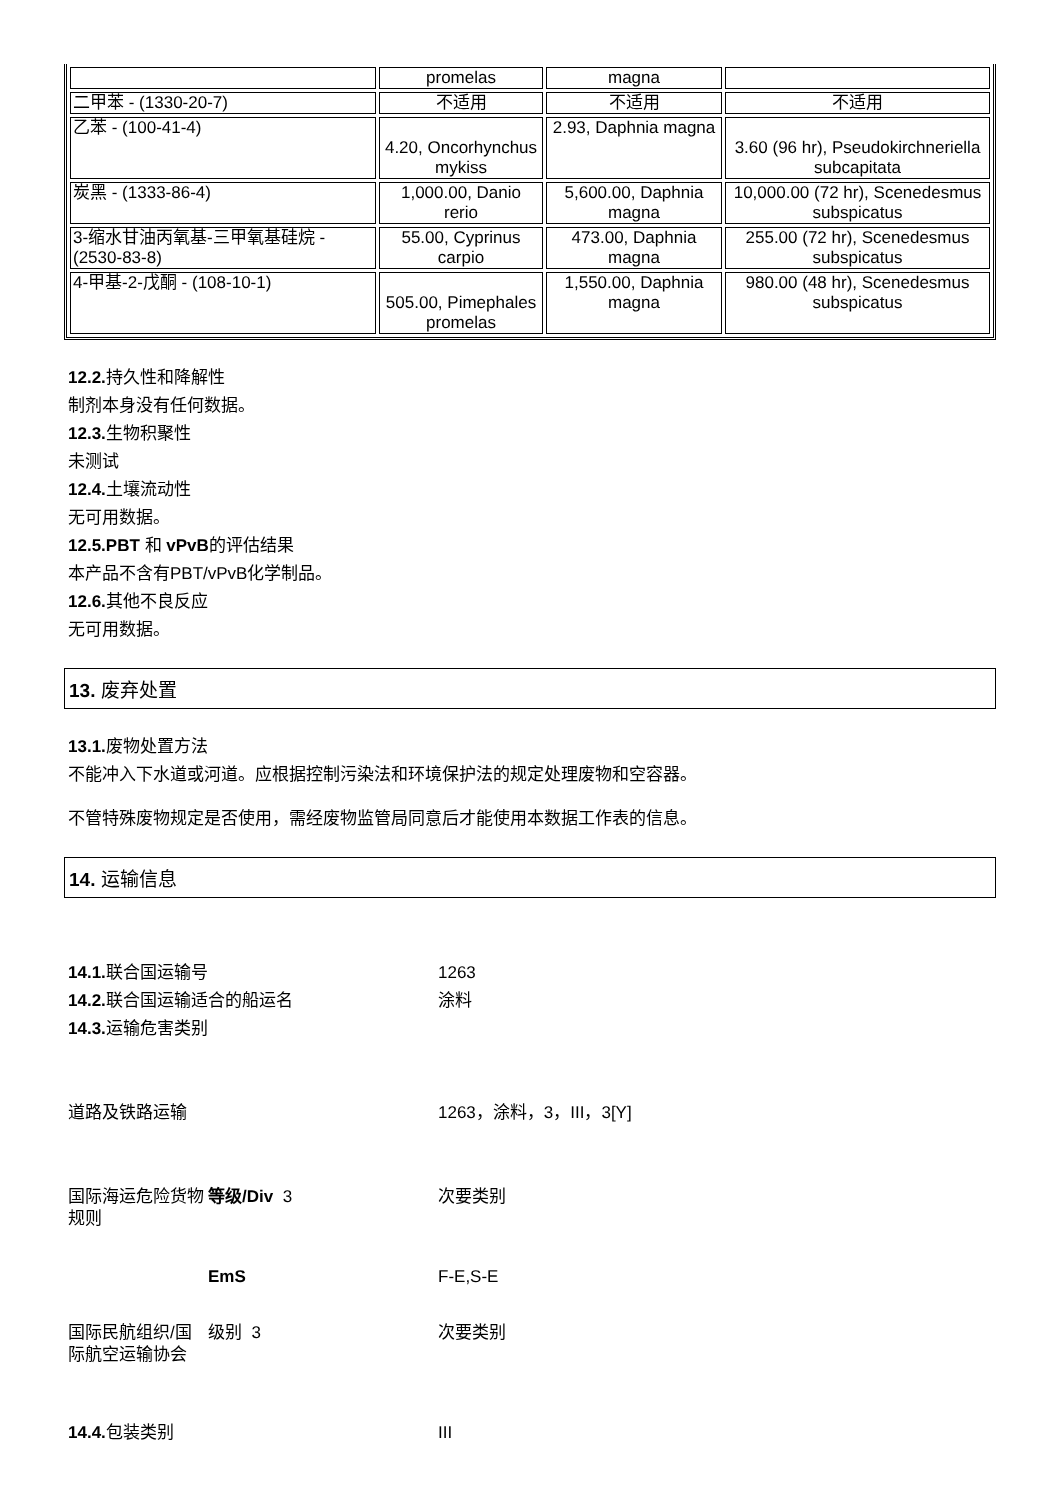| | promelas | magna | |
| 二甲苯 - (1330-20-7) | 不适用 | 不适用 | 不适用 |
| 乙苯 - (100-41-4) | 4.20, Oncorhynchus mykiss | 2.93, Daphnia magna | 3.60 (96 hr), Pseudokirchneriella subcapitata |
| 炭黑 - (1333-86-4) | 1,000.00, Danio rerio | 5,600.00, Daphnia magna | 10,000.00 (72 hr), Scenedesmus subspicatus |
| 3-缩水甘油丙氧基-三甲氧基硅烷 - (2530-83-8) | 55.00, Cyprinus carpio | 473.00, Daphnia magna | 255.00 (72 hr), Scenedesmus subspicatus |
| 4-甲基-2-戊酮 - (108-10-1) | 505.00, Pimephales promelas | 1,550.00, Daphnia magna | 980.00 (48 hr), Scenedesmus subspicatus |
12.2. 持久性和降解性
制剂本身没有任何数据。
12.3. 生物积聚性
未测试
12.4. 土壤流动性
无可用数据。
12.5.PBT 和 vPvB的评估结果
本产品不含有PBT/vPvB化学制品。
12.6. 其他不良反应
无可用数据。
13. 废弃处置
13.1. 废物处置方法
不能冲入下水道或河道。应根据控制污染法和环境保护法的规定处理废物和空容器。
不管特殊废物规定是否使用，需经废物监管局同意后才能使用本数据工作表的信息。
14. 运输信息
| 14.1. 联合国运输号 | | 1263 |
| 14.2. 联合国运输适合的船运名 | | 涂料 |
| 14.3. 运输危害类别 | | |
| 道路及铁路运输 | | 1263，涂料，3，III，3[Y] |
| 国际海运危险货物规则 | 等级/Div 3 | 次要类别 |
| | EmS | F-E,S-E |
| 国际民航组织/国际航空运输协会 | 级别 3 | 次要类别 |
| 14.4. 包装类别 | | III |